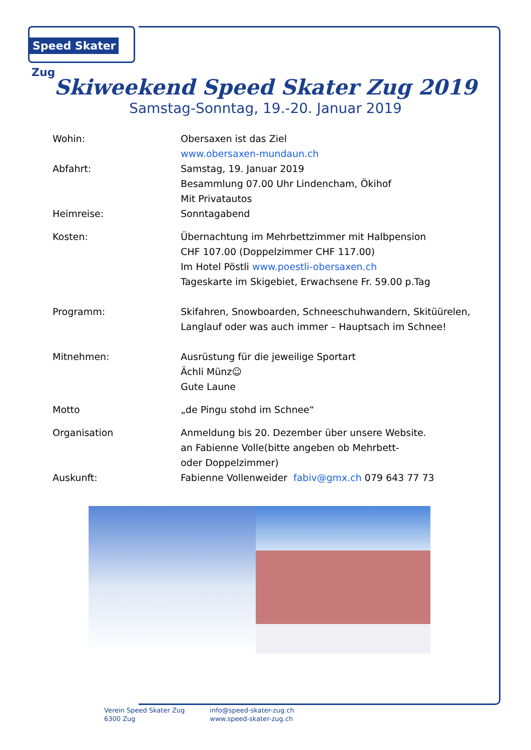Speed Skater Zug
Skiweekend Speed Skater Zug 2019
Samstag-Sonntag, 19.-20. Januar 2019
Wohin: Obersaxen ist das Ziel
www.obersaxen-mundaun.ch
Abfahrt: Samstag, 19. Januar 2019
Besammlung 07.00 Uhr Lindencham, Ökihof
Mit Privatautos
Heimreise: Sonntagabend
Kosten: Übernachtung im Mehrbettzimmer mit Halbpension
CHF 107.00 (Doppelzimmer CHF 117.00)
Im Hotel Pöstli www.poestli-obersaxen.ch
Tageskarte im Skigebiet, Erwachsene Fr. 59.00 p.Tag
Programm: Skifahren, Snowboarden, Schneeschuhwandern, Skitüürelen,
Langlauf oder was auch immer – Hauptsach im Schnee!
Mitnehmen: Ausrüstung für die jeweilige Sportart
Ächli Münz☺
Gute Laune
Motto „de Pingu stohd im Schnee“
Organisation Anmeldung bis 20. Dezember über unsere Website.
an Fabienne Volle(bitte angeben ob Mehrbett-
oder Doppelzimmer)
Auskunft: Fabienne Vollenweider fabiv@gmx.ch 079 643 77 73
Verein Speed Skater Zug
6300 Zug
info@speed-skater-zug.ch
www.speed-skater-zug.ch